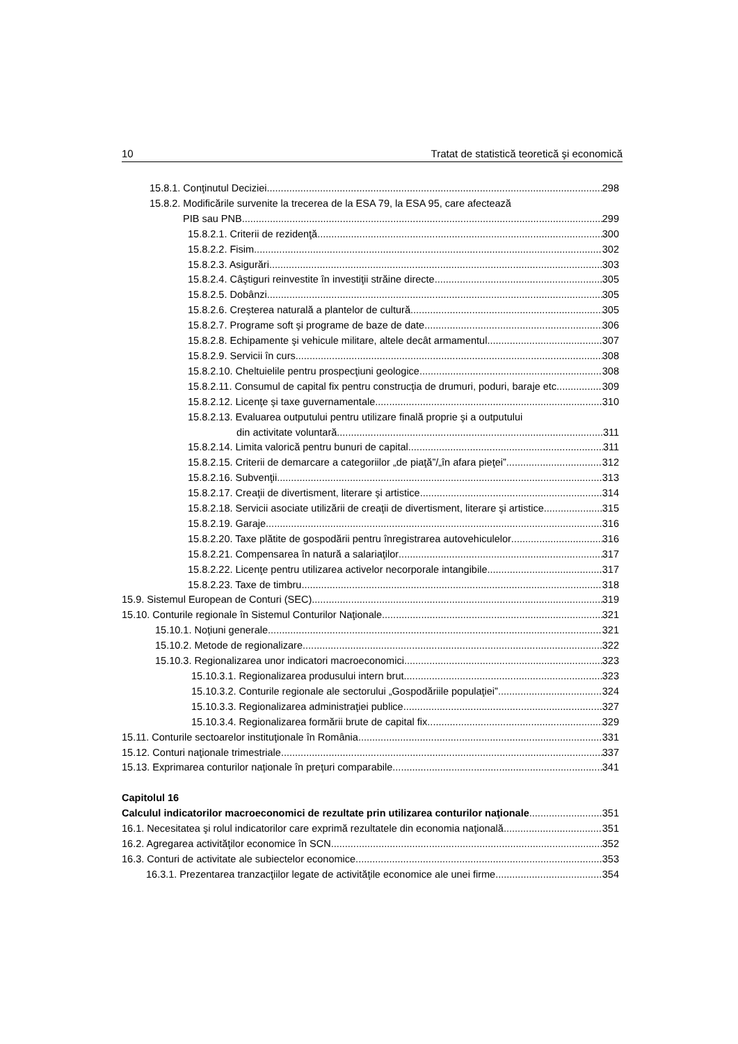10 Tratat de statistică teoretică şi economică
15.8.1. Conţinutul Deciziei 298
15.8.2. Modificările survenite la trecerea de la ESA 79, la ESA 95, care afectează
PIB sau PNB 299
15.8.2.1. Criterii de rezidenţă 300
15.8.2.2. Fisim 302
15.8.2.3. Asigurări 303
15.8.2.4. Câştiguri reinvestite în investiţii străine directe 305
15.8.2.5. Dobânzi 305
15.8.2.6. Creşterea naturală a plantelor de cultură 305
15.8.2.7. Programe soft şi programe de baze de date 306
15.8.2.8. Echipamente şi vehicule militare, altele decât armamentul 307
15.8.2.9. Servicii în curs 308
15.8.2.10. Cheltuielile pentru prospecţiuni geologice 308
15.8.2.11. Consumul de capital fix pentru construcţia de drumuri, poduri, baraje etc. 309
15.8.2.12. Licenţe şi taxe guvernamentale 310
15.8.2.13. Evaluarea outputului pentru utilizare finală proprie şi a outputului
din activitate voluntară 311
15.8.2.14. Limita valorică pentru bunuri de capital 311
15.8.2.15. Criterii de demarcare a categoriilor „de piaţă”/„în afara pieţei” 312
15.8.2.16. Subvenţii 313
15.8.2.17. Creaţii de divertisment, literare şi artistice 314
15.8.2.18. Servicii asociate utilizării de creaţii de divertisment, literare şi artistice 315
15.8.2.19. Garaje 316
15.8.2.20. Taxe plătite de gospodării pentru înregistrarea autovehiculelor 316
15.8.2.21. Compensarea în natură a salariaţilor 317
15.8.2.22. Licenţe pentru utilizarea activelor necorporale intangibile 317
15.8.2.23. Taxe de timbru 318
15.9. Sistemul European de Conturi (SEC) 319
15.10. Conturile regionale în Sistemul Conturilor Naţionale 321
15.10.1. Noţiuni generale 321
15.10.2. Metode de regionalizare 322
15.10.3. Regionalizarea unor indicatori macroeconomici 323
15.10.3.1. Regionalizarea produsului intern brut 323
15.10.3.2. Conturile regionale ale sectorului „Gospodăriile populaţiei” 324
15.10.3.3. Regionalizarea administraţiei publice 327
15.10.3.4. Regionalizarea formării brute de capital fix 329
15.11. Conturile sectoarelor instituţionale în România 331
15.12. Conturi naţionale trimestriale 337
15.13. Exprimarea conturilor naţionale în preţuri comparabile 341
Capitolul 16
Calculul indicatorilor macroeconomici de rezultate prin utilizarea conturilor naţionale 351
16.1. Necesitatea şi rolul indicatorilor care exprimă rezultatele din economia naţională 351
16.2. Agregarea activităţilor economice în SCN 352
16.3. Conturi de activitate ale subiectelor economice 353
16.3.1. Prezentarea tranzacţiilor legate de activităţile economice ale unei firme 354